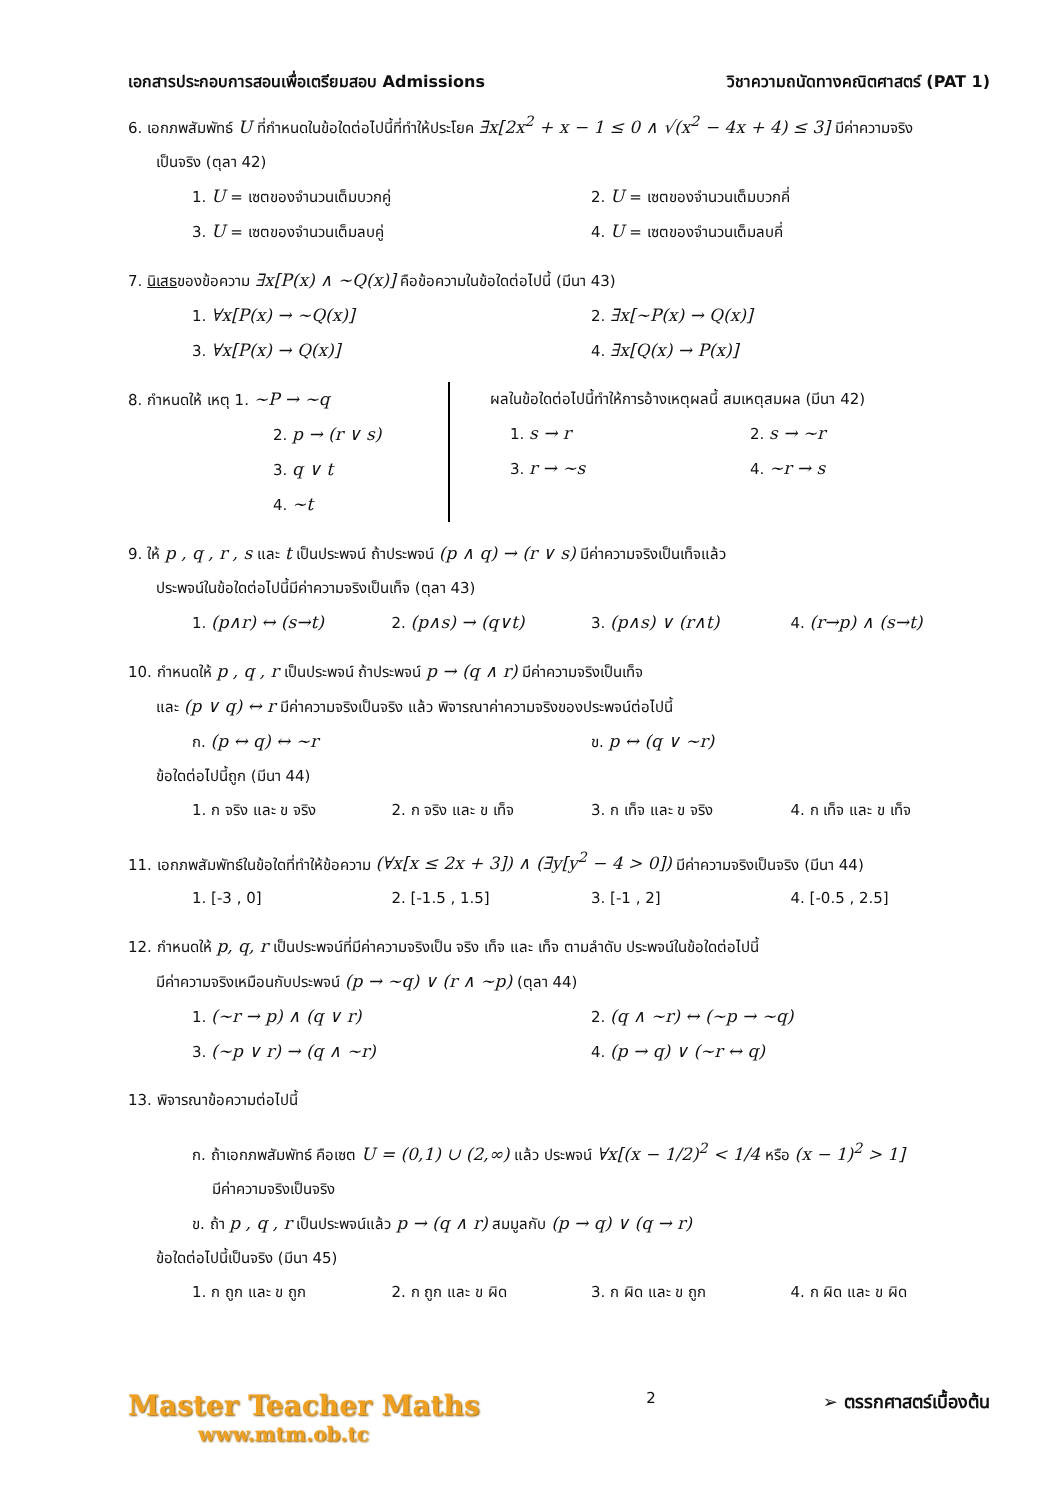เอกสารประกอบการสอนเพื่อเตรียมสอบ Admissions วิชาความถนัดทางคณิตศาสตร์ (PAT 1)
6. เอกภพสัมพัทธ์ U ที่กำหนดในข้อใดต่อไปนี้ที่ทำให้ประโยค ∃x[2x<sup>2</sup> + x − 1 ≤ 0 ∧ √(x<sup>2</sup> − 4x + 4) ≤ 3] มีค่าความจริง
เป็นจริง (ตุลา 42)
1. U = เซตของจำนวนเต็มบวกคู่ 2. U = เซตของจำนวนเต็มบวกคี่ 3. U = เซตของจำนวนเต็มลบคู่ 4. U = เซตของจำนวนเต็มลบคี่
7. นิเสธของข้อความ ∃x[P(x) ∧ ~Q(x)] คือข้อความในข้อใดต่อไปนี้ (มีนา 43)
1. ∀x[P(x) → ~Q(x)] 2. ∃x[~P(x) → Q(x)] 3. ∀x[P(x) → Q(x)] 4. ∃x[Q(x) → P(x)]
8. กำหนดให้ เหตุ 1. ~P → ~q
2. p → (r ∨ s)
3. q ∨ t
4. ~t
ผลในข้อใดต่อไปนี้ทำให้การอ้างเหตุผลนี้ สมเหตุสมผล (มีนา 42)
1. s → r 2. s → ~r 3. r → ~s 4. ~r → s
9. ให้ p , q , r , s และ t เป็นประพจน์ ถ้าประพจน์ (p ∧ q) → (r ∨ s) มีค่าความจริงเป็นเท็จแล้ว
ประพจน์ในข้อใดต่อไปนี้มีค่าความจริงเป็นเท็จ (ตุลา 43)
1. (p∧r) ↔ (s→t) 2. (p∧s) → (q∨t) 3. (p∧s) ∨ (r∧t) 4. (r→p) ∧ (s→t)
10. กำหนดให้ p , q , r เป็นประพจน์ ถ้าประพจน์ p → (q ∧ r) มีค่าความจริงเป็นเท็จ
และ (p ∨ q) ↔ r มีค่าความจริงเป็นจริง แล้ว พิจารณาค่าความจริงของประพจน์ต่อไปนี้
ก. (p ↔ q) ↔ ~r ข. p ↔ (q ∨ ~r)
ข้อใดต่อไปนี้ถูก (มีนา 44)
1. ก จริง และ ข จริง 2. ก จริง และ ข เท็จ 3. ก เท็จ และ ข จริง 4. ก เท็จ และ ข เท็จ
11. เอกภพสัมพัทธ์ในข้อใดที่ทำให้ข้อความ (∀x[x ≤ 2x + 3]) ∧ (∃y[y<sup>2</sup> − 4 > 0]) มีค่าความจริงเป็นจริง (มีนา 44)
1. [-3 , 0] 2. [-1.5 , 1.5] 3. [-1 , 2] 4. [-0.5 , 2.5]
12. กำหนดให้ p, q, r เป็นประพจน์ที่มีค่าความจริงเป็น จริง เท็จ และ เท็จ ตามลำดับ ประพจน์ในข้อใดต่อไปนี้
มีค่าความจริงเหมือนกับประพจน์ (p → ~q) ∨ (r ∧ ~p) (ตุลา 44)
1. (~r → p) ∧ (q ∨ r) 2. (q ∧ ~r) ↔ (~p → ~q) 3. (~p ∨ r) → (q ∧ ~r) 4. (p → q) ∨ (~r ↔ q)
13. พิจารณาข้อความต่อไปนี้
ก. ถ้าเอกภพสัมพัทธ์ คือเซต U = (0,1) ∪ (2,∞) แล้ว ประพจน์ ∀x[(x − 1/2)<sup>2</sup> < 1/4 หรือ (x − 1)<sup>2</sup> > 1]
มีค่าความจริงเป็นจริง
ข. ถ้า p , q , r เป็นประพจน์แล้ว p → (q ∧ r) สมมูลกับ (p → q) ∨ (q → r)
ข้อใดต่อไปนี้เป็นจริง (มีนา 45)
1. ก ถูก และ ข ถูก 2. ก ถูก และ ข ผิด 3. ก ผิด และ ข ถูก 4. ก ผิด และ ข ผิด
Master Teacher Maths
www.mtm.ob.tc
2 ➢ ตรรกศาสตร์เบื้องต้น